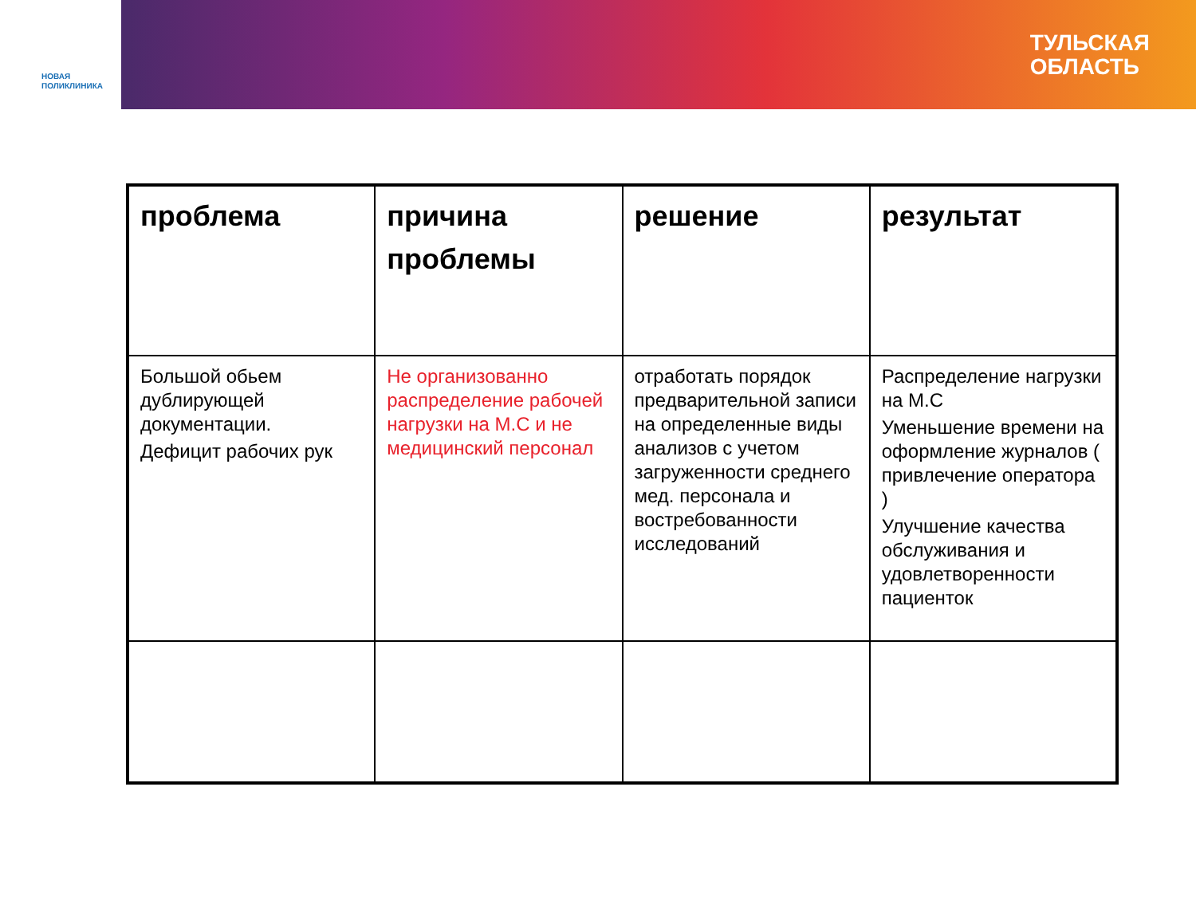НОВАЯ
ПОЛИКЛИНИКА
ТУЛЬСКАЯ
ОБЛАСТЬ
| проблема | причина проблемы | решение | результат |
| --- | --- | --- | --- |
| Большой обьем дублирующей документации. Дефицит рабочих рук | Не организованно распределение рабочей нагрузки на М.С и не медицинский персонал | отработать порядок предварительной записи на определенные виды анализов с учетом загруженности среднего мед. персонала и востребованности исследований | Распределение нагрузки на М.С Уменьшение времени на оформление журналов ( привлечение оператора ) Улучшение качества обслуживания и удовлетворенности пациенток |